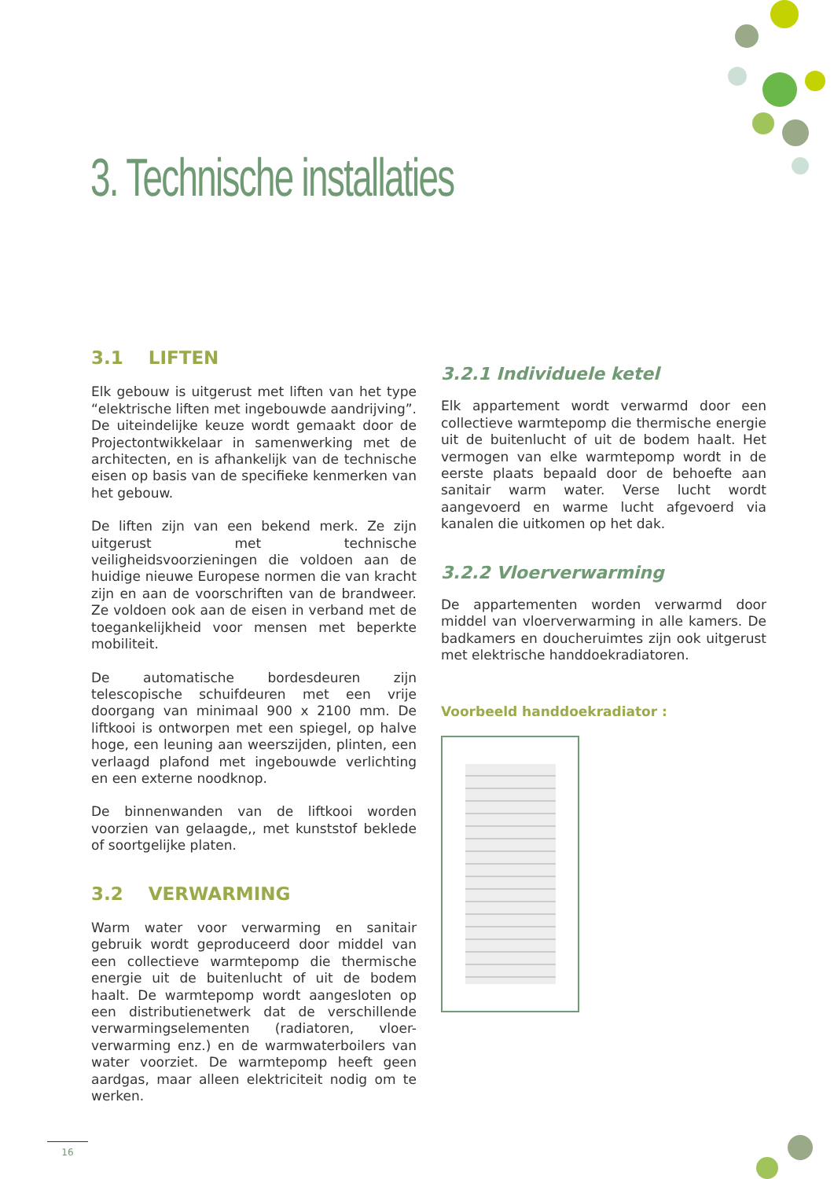3. Technische installaties
3.1 LIFTEN
Elk gebouw is uitgerust met liften van het type “elektrische liften met ingebouwde aandrijving”. De uiteindelijke keuze wordt gemaakt door de Projectontwikkelaar in samenwerking met de architecten, en is afhankelijk van de technische eisen op basis van de specifieke kenmerken van het gebouw.
De liften zijn van een bekend merk. Ze zijn uitgerust met technische veiligheidsvoorzieningen die voldoen aan de huidige nieuwe Europese normen die van kracht zijn en aan de voorschriften van de brandweer. Ze voldoen ook aan de eisen in verband met de toegankelijkheid voor mensen met beperkte mobiliteit.
De automatische bordesdeuren zijn telescopische schuifdeuren met een vrije doorgang van minimaal 900 x 2100 mm. De liftkooi is ontworpen met een spiegel, op halve hoge, een leuning aan weerszijden, plinten, een verlaagd plafond met ingebouwde verlichting en een externe noodknop.
De binnenwanden van de liftkooi worden voorzien van gelaagde,, met kunststof beklede of soortgelijke platen.
3.2 VERWARMING
Warm water voor verwarming en sanitair gebruik wordt geproduceerd door middel van een collectieve warmtepomp die thermische energie uit de buitenlucht of uit de bodem haalt. De warmtepomp wordt aangesloten op een distributienetwerk dat de verschillende verwarmingselementen (radiatoren, vloer-verwarming enz.) en de warmwaterboilers van water voorziet. De warmtepomp heeft geen aardgas, maar alleen elektriciteit nodig om te werken.
3.2.1 Individuele ketel
Elk appartement wordt verwarmd door een collectieve warmtepomp die thermische energie uit de buitenlucht of uit de bodem haalt. Het vermogen van elke warmtepomp wordt in de eerste plaats bepaald door de behoefte aan sanitair warm water. Verse lucht wordt aangevoerd en warme lucht afgevoerd via kanalen die uitkomen op het dak.
3.2.2 Vloerverwarming
De appartementen worden verwarmd door middel van vloerverwarming in alle kamers. De badkamers en doucheruimtes zijn ook uitgerust met elektrische handdoekradiatoren.
Voorbeeld handdoekradiator :
16